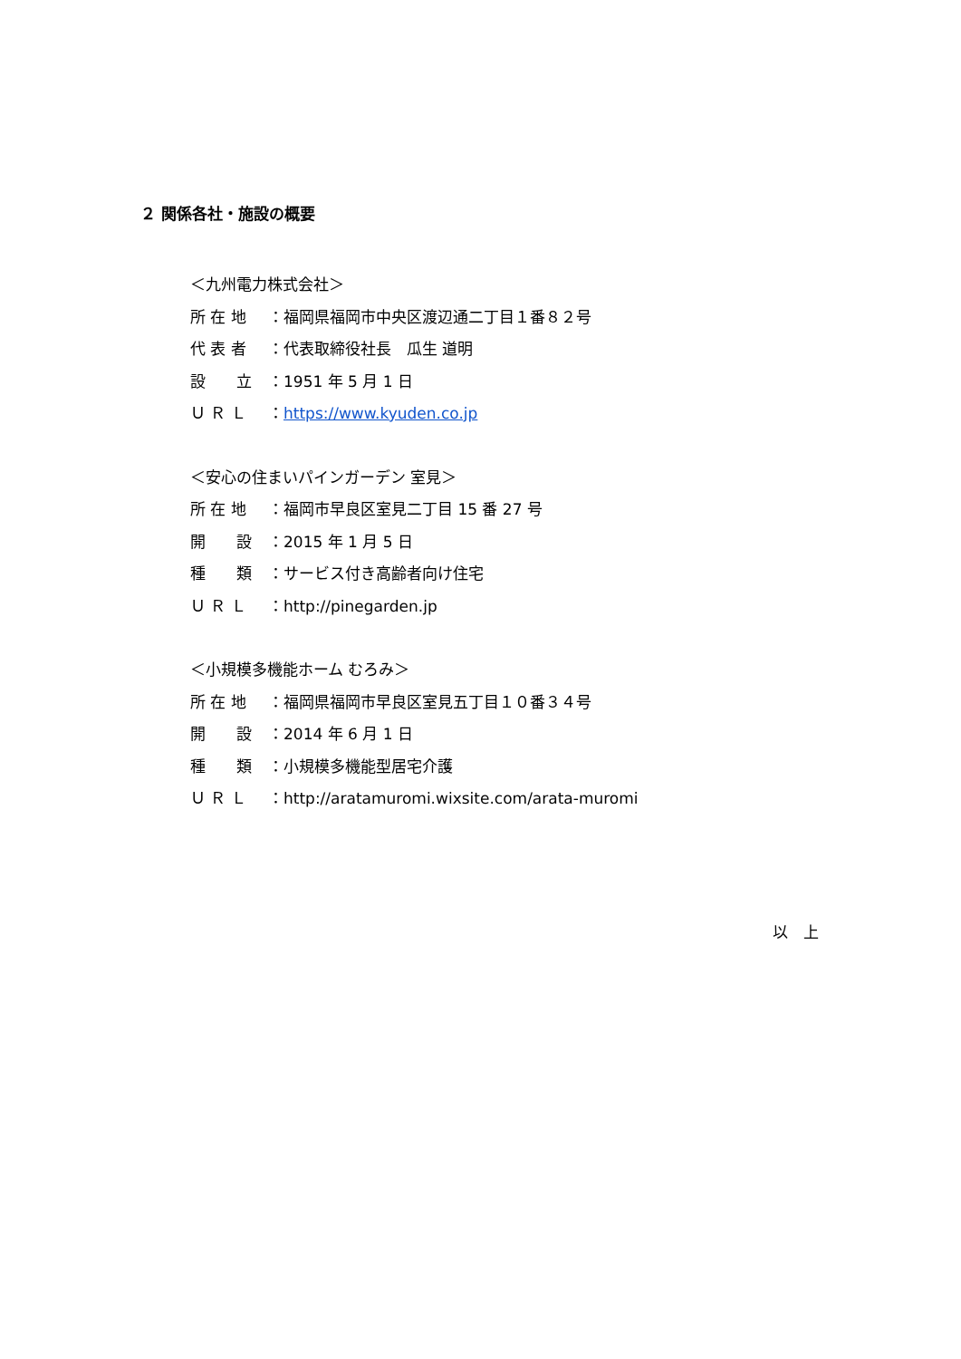２ 関係各社・施設の概要
＜九州電力株式会社＞
所 在 地 ：福岡県福岡市中央区渡辺通二丁目１番８２号
代 表 者 ：代表取締役社長　瓜生 道明
設　　立 ：1951 年 5 月 1 日
Ｕ Ｒ Ｌ ：https://www.kyuden.co.jp
＜安心の住まいパインガーデン 室見＞
所 在 地 ：福岡市早良区室見二丁目 15 番 27 号
開　　設 ：2015 年 1 月 5 日
種　　類 ：サービス付き高齢者向け住宅
Ｕ Ｒ Ｌ ：http://pinegarden.jp
＜小規模多機能ホーム むろみ＞
所 在 地 ：福岡県福岡市早良区室見五丁目１０番３４号
開　　設 ：2014 年 6 月 1 日
種　　類 ：小規模多機能型居宅介護
Ｕ Ｒ Ｌ ：http://aratamuromi.wixsite.com/arata-muromi
以　上